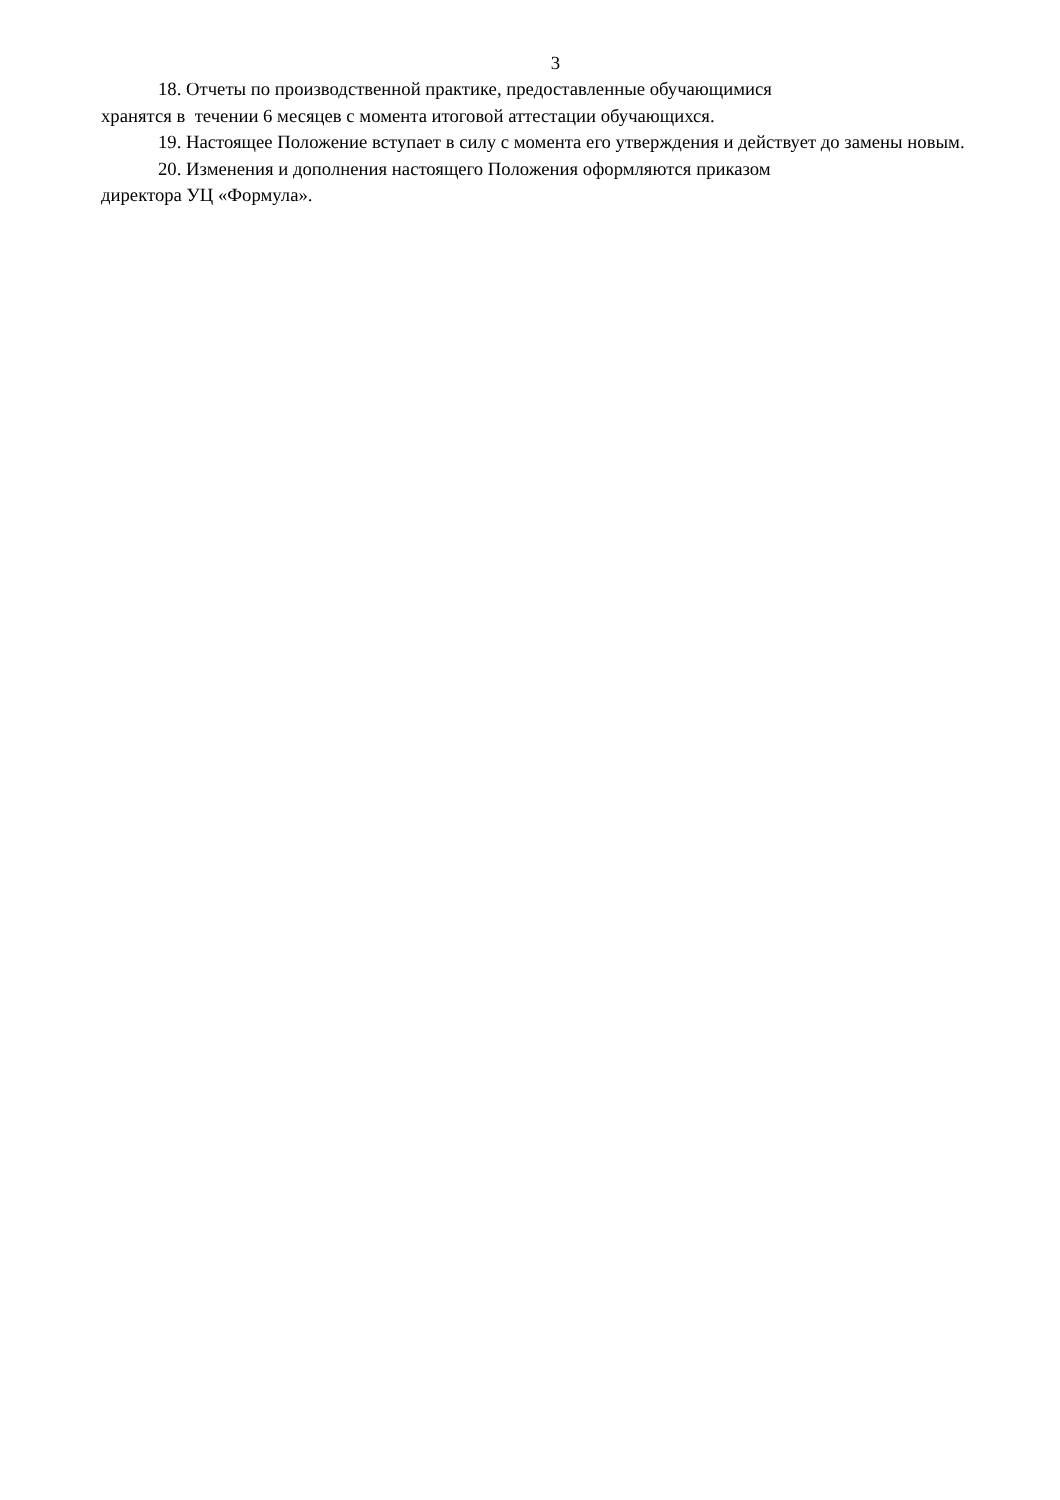3
18. Отчеты по производственной практике, предоставленные обучающимися
хранятся в течении 6 месяцев с момента итоговой аттестации обучающихся.
19. Настоящее Положение вступает в силу с момента его утверждения и действует до замены новым.
20. Изменения и дополнения настоящего Положения оформляются приказом
директора УЦ «Формула».